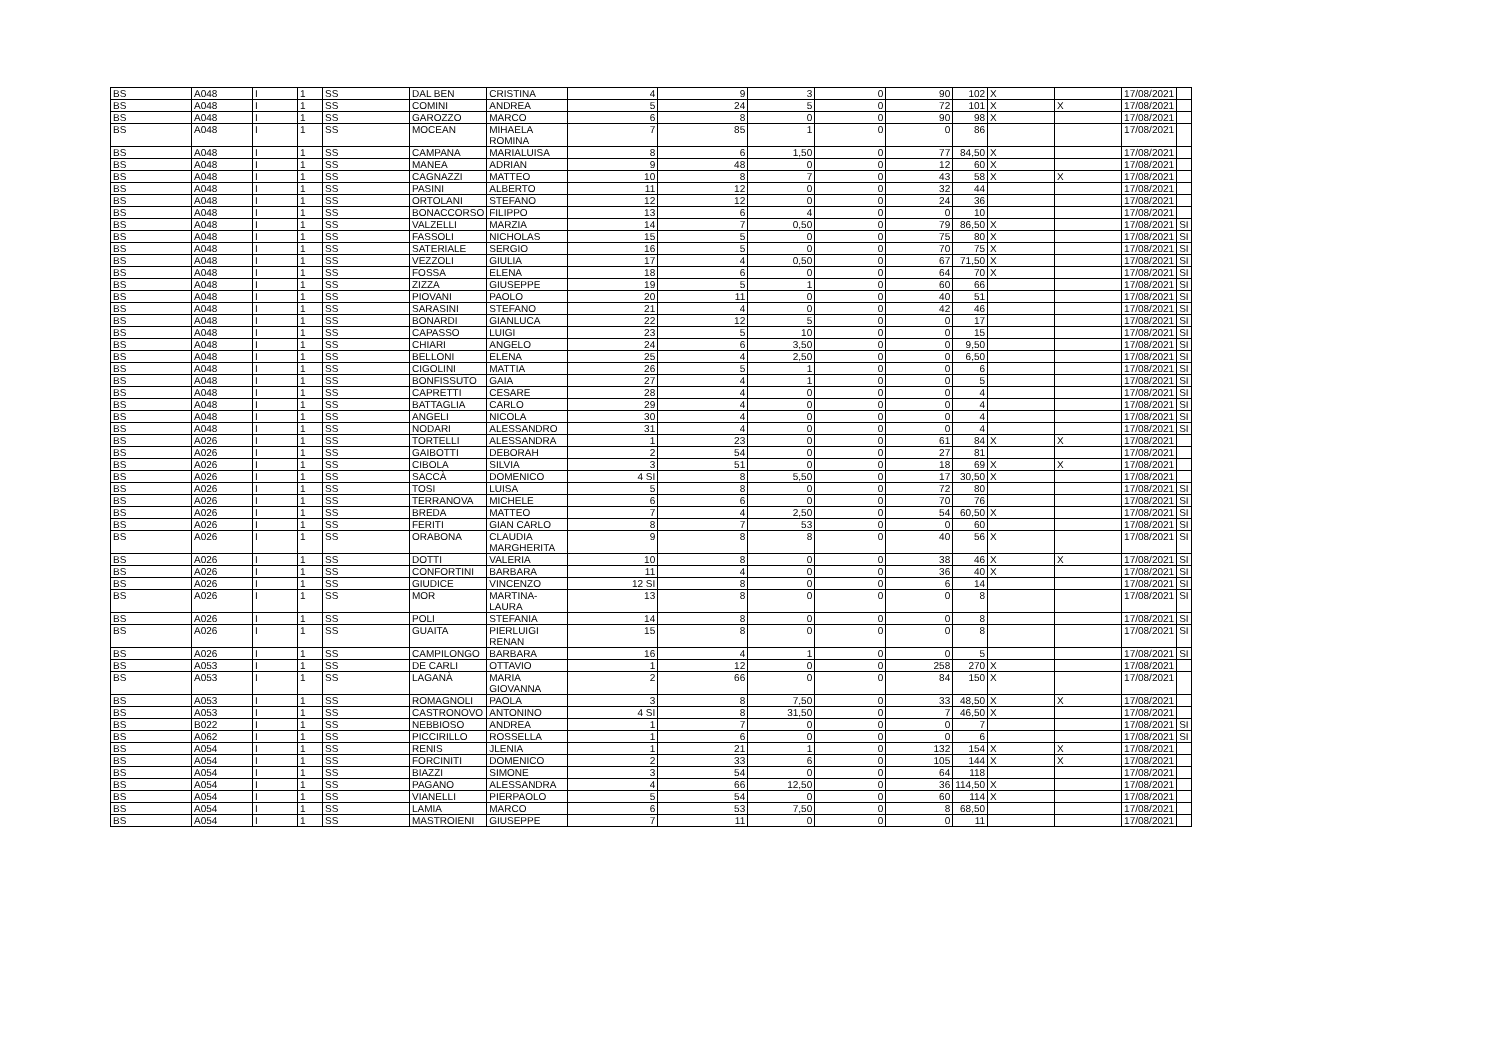| BS | A048 | I | 1 | SS | DAL BEN | CRISTINA | 4 | 9 | 3 | 0 | 90 | 102 | X | | 17/08/2021 | |
| BS | A048 | I | 1 | SS | COMINI | ANDREA | 5 | 24 | 5 | 0 | 72 | 101 | X | X | 17/08/2021 | |
| BS | A048 | I | 1 | SS | GAROZZO | MARCO | 6 | 8 | 0 | 0 | 90 | 98 | X | | 17/08/2021 | |
| BS | A048 | I | 1 | SS | MOCEAN | MIHAELA ROMINA | 7 | 85 | 1 | 0 | 0 | 86 | | | 17/08/2021 | |
| BS | A048 | I | 1 | SS | CAMPANA | MARIALUISA | 8 | 6 | 1,50 | 0 | 77 | 84,50 | X | | 17/08/2021 | |
| BS | A048 | I | 1 | SS | MANEA | ADRIAN | 9 | 48 | 0 | 0 | 12 | 60 | X | | 17/08/2021 | |
| BS | A048 | I | 1 | SS | CAGNAZZI | MATTEO | 10 | 8 | 7 | 0 | 43 | 58 | X | X | 17/08/2021 | |
| BS | A048 | I | 1 | SS | PASINI | ALBERTO | 11 | 12 | 0 | 0 | 32 | 44 | | | 17/08/2021 | |
| BS | A048 | I | 1 | SS | ORTOLANI | STEFANO | 12 | 12 | 0 | 0 | 24 | 36 | | | 17/08/2021 | |
| BS | A048 | I | 1 | SS | BONACCORSO | FILIPPO | 13 | 6 | 4 | 0 | 0 | 10 | | | 17/08/2021 | |
| BS | A048 | I | 1 | SS | VALZELLI | MARZIA | 14 | 7 | 0,50 | 0 | 79 | 86,50 | X | | 17/08/2021 | SI |
| BS | A048 | I | 1 | SS | FASSOLI | NICHOLAS | 15 | 5 | 0 | 0 | 75 | 80 | X | | 17/08/2021 | SI |
| BS | A048 | I | 1 | SS | SATERIALE | SERGIO | 16 | 5 | 0 | 0 | 70 | 75 | X | | 17/08/2021 | SI |
| BS | A048 | I | 1 | SS | VEZZOLI | GIULIA | 17 | 4 | 0,50 | 0 | 67 | 71,50 | X | | 17/08/2021 | SI |
| BS | A048 | I | 1 | SS | FOSSA | ELENA | 18 | 6 | 0 | 0 | 64 | 70 | X | | 17/08/2021 | SI |
| BS | A048 | I | 1 | SS | ZIZZA | GIUSEPPE | 19 | 5 | 1 | 0 | 60 | 66 | | | 17/08/2021 | SI |
| BS | A048 | I | 1 | SS | PIOVANI | PAOLO | 20 | 11 | 0 | 0 | 40 | 51 | | | 17/08/2021 | SI |
| BS | A048 | I | 1 | SS | SARASINI | STEFANO | 21 | 4 | 0 | 0 | 42 | 46 | | | 17/08/2021 | SI |
| BS | A048 | I | 1 | SS | BONARDI | GIANLUCA | 22 | 12 | 5 | 0 | 0 | 17 | | | 17/08/2021 | SI |
| BS | A048 | I | 1 | SS | CAPASSO | LUIGI | 23 | 5 | 10 | 0 | 0 | 15 | | | 17/08/2021 | SI |
| BS | A048 | I | 1 | SS | CHIARI | ANGELO | 24 | 6 | 3,50 | 0 | 0 | 9,50 | | | 17/08/2021 | SI |
| BS | A048 | I | 1 | SS | BELLONI | ELENA | 25 | 4 | 2,50 | 0 | 0 | 6,50 | | | 17/08/2021 | SI |
| BS | A048 | I | 1 | SS | CIGOLINI | MATTIA | 26 | 5 | 1 | 0 | 0 | 6 | | | 17/08/2021 | SI |
| BS | A048 | I | 1 | SS | BONFISSUTO | GAIA | 27 | 4 | 1 | 0 | 0 | 5 | | | 17/08/2021 | SI |
| BS | A048 | I | 1 | SS | CAPRETTI | CESARE | 28 | 4 | 0 | 0 | 0 | 4 | | | 17/08/2021 | SI |
| BS | A048 | I | 1 | SS | BATTAGLIA | CARLO | 29 | 4 | 0 | 0 | 0 | 4 | | | 17/08/2021 | SI |
| BS | A048 | I | 1 | SS | ANGELI | NICOLA | 30 | 4 | 0 | 0 | 0 | 4 | | | 17/08/2021 | SI |
| BS | A048 | I | 1 | SS | NODARI | ALESSANDRO | 31 | 4 | 0 | 0 | 0 | 4 | | | 17/08/2021 | SI |
| BS | A026 | I | 1 | SS | TORTELLI | ALESSANDRA | 1 | 23 | 0 | 0 | 61 | 84 | X | X | 17/08/2021 | |
| BS | A026 | I | 1 | SS | GAIBOTTI | DEBORAH | 2 | 54 | 0 | 0 | 27 | 81 | | | 17/08/2021 | |
| BS | A026 | I | 1 | SS | CIBOLA | SILVIA | 3 | 51 | 0 | 0 | 18 | 69 | X | X | 17/08/2021 | |
| BS | A026 | I | 1 | SS | SACCÀ | DOMENICO | 4 SI | 8 | 5,50 | 0 | 17 | 30,50 | X | | 17/08/2021 | |
| BS | A026 | I | 1 | SS | TOSI | LUISA | 5 | 8 | 0 | 0 | 72 | 80 | | | 17/08/2021 | SI |
| BS | A026 | I | 1 | SS | TERRANOVA | MICHELE | 6 | 6 | 0 | 0 | 70 | 76 | | | 17/08/2021 | SI |
| BS | A026 | I | 1 | SS | BREDA | MATTEO | 7 | 4 | 2,50 | 0 | 54 | 60,50 | X | | 17/08/2021 | SI |
| BS | A026 | I | 1 | SS | FERITI | GIAN CARLO | 8 | 7 | 53 | 0 | 0 | 60 | | | 17/08/2021 | SI |
| BS | A026 | I | 1 | SS | ORABONA | CLAUDIA MARGHERITA | 9 | 8 | 8 | 0 | 40 | 56 | X | | 17/08/2021 | SI |
| BS | A026 | I | 1 | SS | DOTTI | VALERIA | 10 | 8 | 0 | 0 | 38 | 46 | X | X | 17/08/2021 | SI |
| BS | A026 | I | 1 | SS | CONFORTINI | BARBARA | 11 | 4 | 0 | 0 | 36 | 40 | X | | 17/08/2021 | SI |
| BS | A026 | I | 1 | SS | GIUDICE | VINCENZO | 12 SI | 8 | 0 | 0 | 6 | 14 | | | 17/08/2021 | SI |
| BS | A026 | I | 1 | SS | MOR | MARTINA- LAURA | 13 | 8 | 0 | 0 | 0 | 8 | | | 17/08/2021 | SI |
| BS | A026 | I | 1 | SS | POLI | STEFANIA | 14 | 8 | 0 | 0 | 0 | 8 | | | 17/08/2021 | SI |
| BS | A026 | I | 1 | SS | GUAITA | PIERLUIGI RENAN | 15 | 8 | 0 | 0 | 0 | 8 | | | 17/08/2021 | SI |
| BS | A026 | I | 1 | SS | CAMPILONGO | BARBARA | 16 | 4 | 1 | 0 | 0 | 5 | | | 17/08/2021 | SI |
| BS | A053 | I | 1 | SS | DE CARLI | OTTAVIO | 1 | 12 | 0 | 0 | 258 | 270 | X | | 17/08/2021 | |
| BS | A053 | I | 1 | SS | LAGANÀ | MARIA GIOVANNA | 2 | 66 | 0 | 0 | 84 | 150 | X | | 17/08/2021 | |
| BS | A053 | I | 1 | SS | ROMAGNOLI | PAOLA | 3 | 8 | 7,50 | 0 | 33 | 48,50 | X | X | 17/08/2021 | |
| BS | A053 | I | 1 | SS | CASTRONOVO | ANTONINO | 4 SI | 8 | 31,50 | 0 | 7 | 46,50 | X | | 17/08/2021 | |
| BS | B022 | I | 1 | SS | NEBBIOSO | ANDREA | 1 | 7 | 0 | 0 | 0 | 7 | | | 17/08/2021 | SI |
| BS | A062 | I | 1 | SS | PICCIRILLO | ROSSELLA | 1 | 6 | 0 | 0 | 0 | 6 | | | 17/08/2021 | SI |
| BS | A054 | I | 1 | SS | RENIS | JLENIA | 1 | 21 | 1 | 0 | 132 | 154 | X | X | 17/08/2021 | |
| BS | A054 | I | 1 | SS | FORCINITI | DOMENICO | 2 | 33 | 6 | 0 | 105 | 144 | X | X | 17/08/2021 | |
| BS | A054 | I | 1 | SS | BIAZZI | SIMONE | 3 | 54 | 0 | 0 | 64 | 118 | | | 17/08/2021 | |
| BS | A054 | I | 1 | SS | PAGANO | ALESSANDRA | 4 | 66 | 12,50 | 0 | 36 | 114,50 | X | | 17/08/2021 | |
| BS | A054 | I | 1 | SS | VIANELLI | PIERPAOLO | 5 | 54 | 0 | 0 | 60 | 114 | X | | 17/08/2021 | |
| BS | A054 | I | 1 | SS | LAMIA | MARCO | 6 | 53 | 7,50 | 0 | 8 | 68,50 | | | 17/08/2021 | |
| BS | A054 | I | 1 | SS | MASTROIENI | GIUSEPPE | 7 | 11 | 0 | 0 | 0 | 11 | | | 17/08/2021 | |